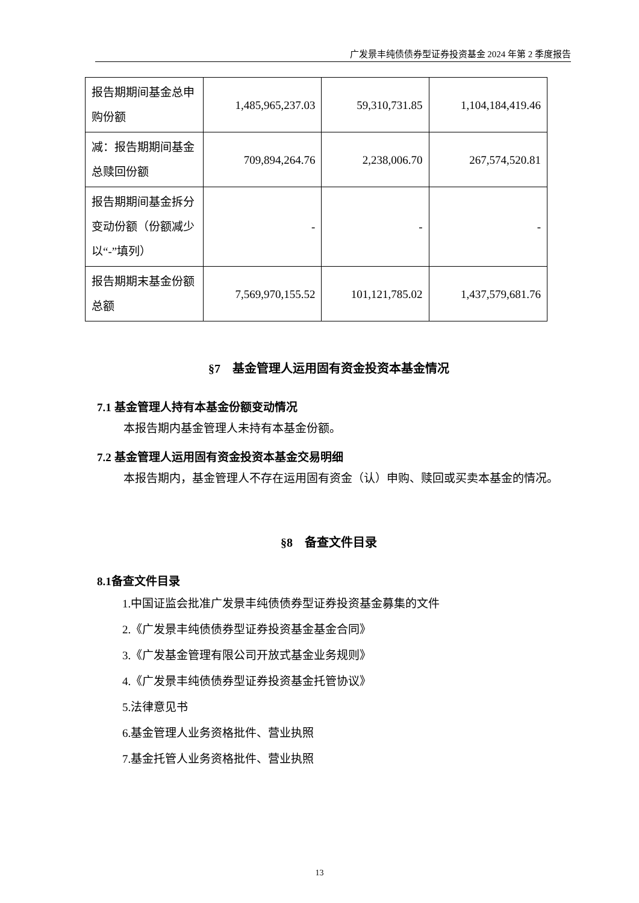广发景丰纯债债券型证券投资基金 2024 年第 2 季度报告
| 报告期期间基金总申购份额 | 1,485,965,237.03 | 59,310,731.85 | 1,104,184,419.46 |
| 减：报告期期间基金总赎回份额 | 709,894,264.76 | 2,238,006.70 | 267,574,520.81 |
| 报告期期间基金拆分变动份额（份额减少以“-”填列） | - | - | - |
| 报告期期末基金份额总额 | 7,569,970,155.52 | 101,121,785.02 | 1,437,579,681.76 |
§7　基金管理人运用固有资金投资本基金情况
7.1 基金管理人持有本基金份额变动情况
本报告期内基金管理人未持有本基金份额。
7.2 基金管理人运用固有资金投资本基金交易明细
本报告期内，基金管理人不存在运用固有资金（认）申购、赎回或买卖本基金的情况。
§8　备查文件目录
8.1备查文件目录
1.中国证监会批准广发景丰纯债债券型证券投资基金募集的文件
2.《广发景丰纯债债券型证券投资基金基金合同》
3.《广发基金管理有限公司开放式基金业务规则》
4.《广发景丰纯债债券型证券投资基金托管协议》
5.法律意见书
6.基金管理人业务资格批件、营业执照
7.基金托管人业务资格批件、营业执照
13